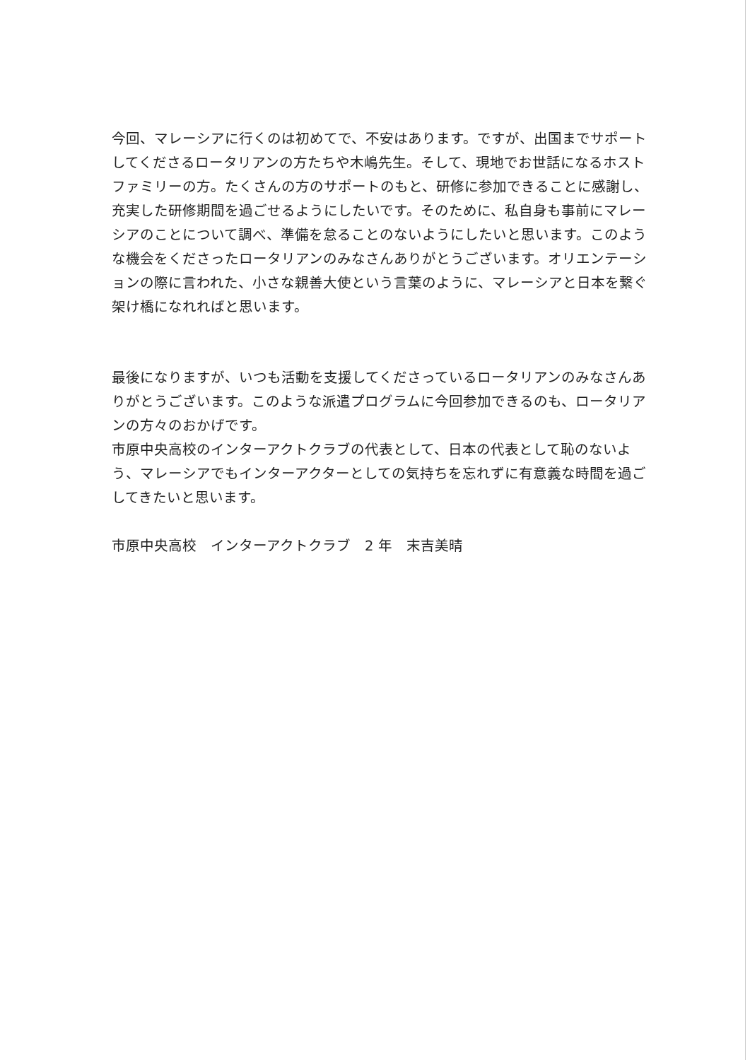今回、マレーシアに行くのは初めてで、不安はあります。ですが、出国までサポートしてくださるロータリアンの方たちや木嶋先生。そして、現地でお世話になるホストファミリーの方。たくさんの方のサポートのもと、研修に参加できることに感謝し、充実した研修期間を過ごせるようにしたいです。そのために、私自身も事前にマレーシアのことについて調べ、準備を怠ることのないようにしたいと思います。このような機会をくださったロータリアンのみなさんありがとうございます。オリエンテーションの際に言われた、小さな親善大使という言葉のように、マレーシアと日本を繋ぐ架け橋になれればと思います。
最後になりますが、いつも活動を支援してくださっているロータリアンのみなさんありがとうございます。このような派遣プログラムに今回参加できるのも、ロータリアンの方々のおかげです。
市原中央高校のインターアクトクラブの代表として、日本の代表として恥のないよう、マレーシアでもインターアクターとしての気持ちを忘れずに有意義な時間を過ごしてきたいと思います。
市原中央高校　インターアクトクラブ　2 年　末吉美晴